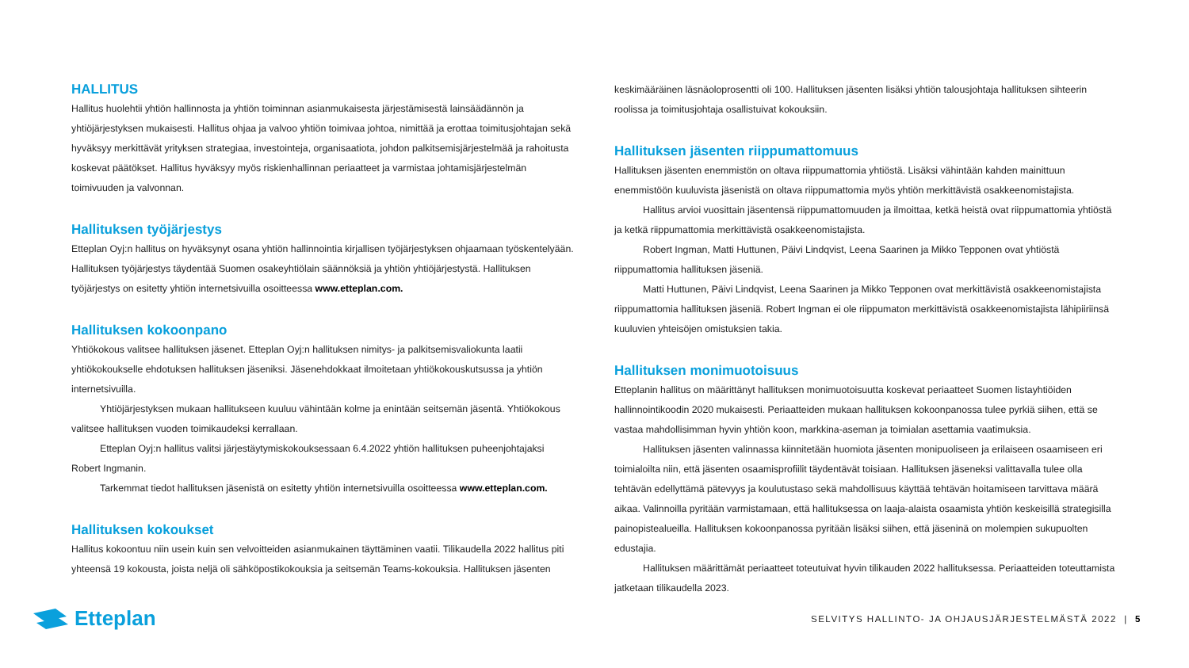HALLITUS
Hallitus huolehtii yhtiön hallinnosta ja yhtiön toiminnan asianmukaisesta järjestämisestä lainsäädännön ja yhtiöjärjestyksen mukaisesti. Hallitus ohjaa ja valvoo yhtiön toimivaa johtoa, nimittää ja erottaa toimitusjohtajan sekä hyväksyy merkittävät yrityksen strategiaa, investointeja, organisaatiota, johdon palkitsemisjärjestelmää ja rahoitusta koskevat päätökset. Hallitus hyväksyy myös riskienhallinnan periaatteet ja varmistaa johtamisjärjestelmän toimivuuden ja valvonnan.
Hallituksen työjärjestys
Etteplan Oyj:n hallitus on hyväksynyt osana yhtiön hallinnointia kirjallisen työjärjestyksen ohjaamaan työskentelyään. Hallituksen työjärjestys täydentää Suomen osakeyhtiölain säännöksiä ja yhtiön yhtiöjärjestystä. Hallituksen työjärjestys on esitetty yhtiön internetsivuilla osoitteessa www.etteplan.com.
Hallituksen kokoonpano
Yhtiökokous valitsee hallituksen jäsenet. Etteplan Oyj:n hallituksen nimitys- ja palkitsemisvaliokunta laatii yhtiökokoukselle ehdotuksen hallituksen jäseniksi. Jäsenehdokkaat ilmoitetaan yhtiökokouskutsussa ja yhtiön internetsivuilla.
Yhtiöjärjestyksen mukaan hallitukseen kuuluu vähintään kolme ja enintään seitsemän jäsentä. Yhtiökokous valitsee hallituksen vuoden toimikaudeksi kerrallaan.
Etteplan Oyj:n hallitus valitsi järjestäytymiskokouksessaan 6.4.2022 yhtiön hallituksen puheenjohtajaksi Robert Ingmanin.
Tarkemmat tiedot hallituksen jäsenistä on esitetty yhtiön internetsivuilla osoitteessa www.etteplan.com.
Hallituksen kokoukset
Hallitus kokoontuu niin usein kuin sen velvoitteiden asianmukainen täyttäminen vaatii. Tilikaudella 2022 hallitus piti yhteensä 19 kokousta, joista neljä oli sähköpostikokouksia ja seitsemän Teams-kokouksia. Hallituksen jäsenten
keskimääräinen läsnäoloprosentti oli 100. Hallituksen jäsenten lisäksi yhtiön talousjohtaja hallituksen sihteerin roolissa ja toimitusjohtaja osallistuivat kokouksiin.
Hallituksen jäsenten riippumattomuus
Hallituksen jäsenten enemmistön on oltava riippumattomia yhtiöstä. Lisäksi vähintään kahden mainittuun enemmistöön kuuluvista jäsenistä on oltava riippumattomia myös yhtiön merkittävistä osakkeenomistajista.
Hallitus arvioi vuosittain jäsentensä riippumattomuuden ja ilmoittaa, ketkä heistä ovat riippumattomia yhtiöstä ja ketkä riippumattomia merkittävistä osakkeenomistajista.
Robert Ingman, Matti Huttunen, Päivi Lindqvist, Leena Saarinen ja Mikko Tepponen ovat yhtiöstä riippumattomia hallituksen jäseniä.
Matti Huttunen, Päivi Lindqvist, Leena Saarinen ja Mikko Tepponen ovat merkittävistä osakkeenomistajista riippumattomia hallituksen jäseniä. Robert Ingman ei ole riippumaton merkittävistä osakkeenomistajista lähipiiriinsä kuuluvien yhteisöjen omistuksien takia.
Hallituksen monimuotoisuus
Etteplanin hallitus on määrittänyt hallituksen monimuotoisuutta koskevat periaatteet Suomen listayhtiöiden hallinnointikoodin 2020 mukaisesti. Periaatteiden mukaan hallituksen kokoonpanossa tulee pyrkiä siihen, että se vastaa mahdollisimman hyvin yhtiön koon, markkina-aseman ja toimialan asettamia vaatimuksia.
Hallituksen jäsenten valinnassa kiinnitetään huomiota jäsenten monipuoliseen ja erilaiseen osaamiseen eri toimialoilta niin, että jäsenten osaamisprofiilit täydentävät toisiaan. Hallituksen jäseneksi valittavalla tulee olla tehtävän edellyttämä pätevyys ja koulutustaso sekä mahdollisuus käyttää tehtävän hoitamiseen tarvittava määrä aikaa. Valinnoilla pyritään varmistamaan, että hallituksessa on laaja-alaista osaamista yhtiön keskeisillä strategisilla painopistealueilla. Hallituksen kokoonpanossa pyritään lisäksi siihen, että jäseninä on molempien sukupuolten edustajia.
Hallituksen määrittämät periaatteet toteutuivat hyvin tilikauden 2022 hallituksessa. Periaatteiden toteuttamista jatketaan tilikaudella 2023.
Etteplan
SELVITYS HALLINTO- JA OHJAUSJÄRJESTELMÄSTÄ 2022 | 5